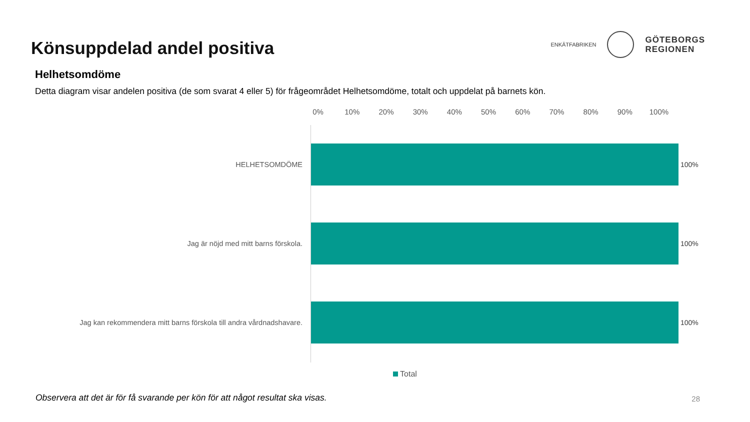Könsuppdelad andel positiva
ENKÄTFABRIKEN
GÖTEBORGS
REGIONEN
Helhetsomdöme
Detta diagram visar andelen positiva (de som svarat 4 eller 5) för frågeområdet Helhetsomdöme, totalt och uppdelat på barnets kön.
0% 10% 20% 30% 40% 50% 60% 70% 80% 90% 100%
HELHETSOMDÖME 100%
Jag är nöjd med mitt barns förskola. 100%
Jag kan rekommendera mitt barns förskola till andra vårdnadshavare. 100%
Total
Observera att det är för få svarande per kön för att något resultat ska visas. 28